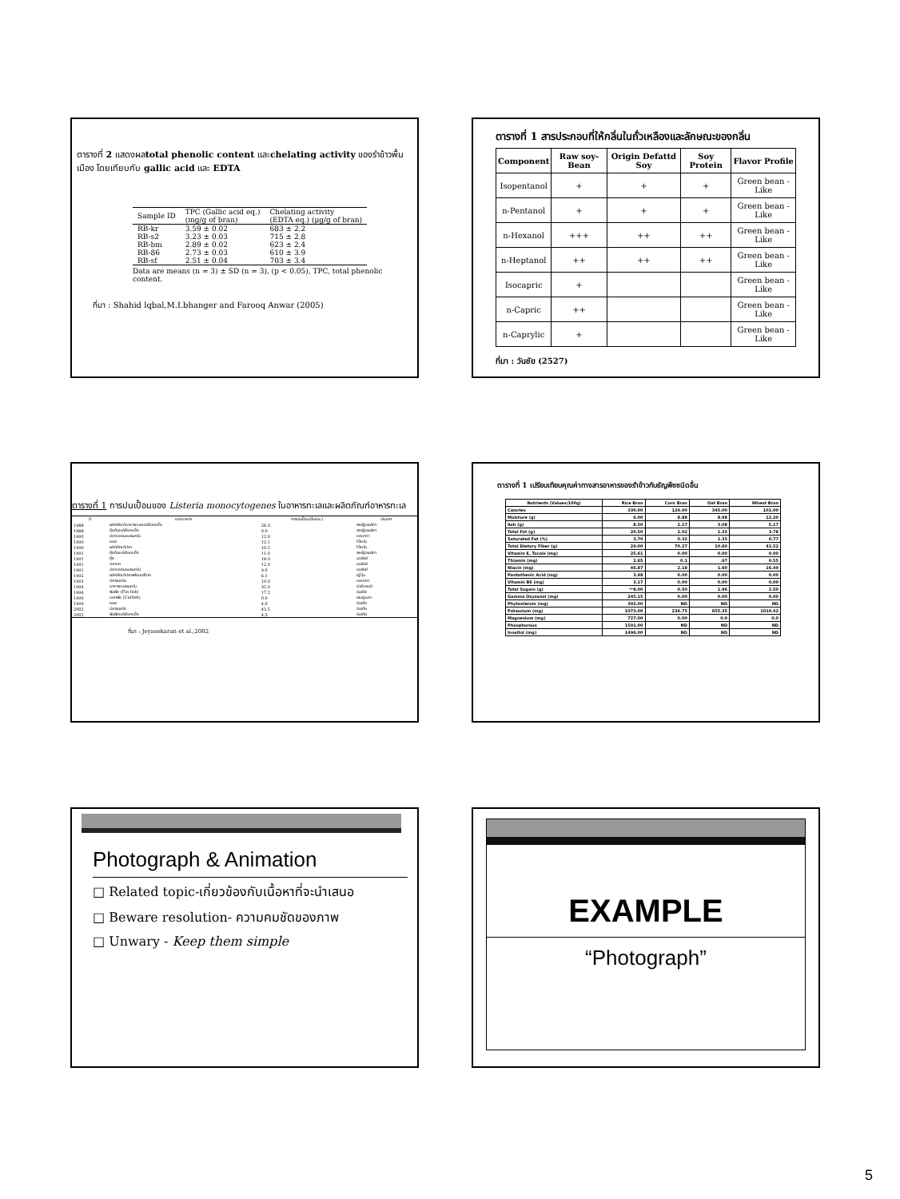ตารางที่ 2 แสดงผลtotal phenolic content และchelating activity ของรำข้าวพื้นเมือง โดยเทียบกับ gallic acid และ EDTA
| Sample ID | TPC (Gallic acid eq.) (mg/g of bran) | Chelating activity (EDTA eq.) (μg/g of bran) |
| --- | --- | --- |
| RB-kr | 3.59 ± 0.02 | 683 ± 2.2 |
| RB-s2 | 3.23 ± 0.03 | 715 ± 2.8 |
| RB-bm | 2.89 ± 0.02 | 623 ± 2.4 |
| RB-86 | 2.73 ± 0.03 | 610 ± 3.9 |
| RB-sf | 2.51 ± 0.04 | 703 ± 3.4 |
Data are means (n = 3) ± SD (n = 3), (p < 0.05), TPC, total phenolic content.
ที่มา : Shahid lqbal,M.I.bhanger and Farooq Anwar (2005)
ตารางที่ 1 สารประกอบที่ให้กลิ่นในถั่วเหลืองและลักษณะของกลิ่น
| Component | Raw soy-Bean | Origin Defattd Soy | Soy Protein | Flavor Profile |
| --- | --- | --- | --- | --- |
| Isopentanol | + | + | + | Green bean - Like |
| n-Pentanol | + | + | + | Green bean - Like |
| n-Hexanol | +++ | ++ | ++ | Green bean - Like |
| n-Heptanol | ++ | ++ | ++ | Green bean - Like |
| Isocapric | + | | | Green bean - Like |
| n-Capric | ++ | | | Green bean - Like |
| n-Caprylic | + | | | Green bean - Like |
ที่มา : วันชัย (2527)
ตารางที่ 1 การปนเปื้อนของ Listeria monocytogenes ในอาหารทะเลและผลิตภัณฑ์อาหารทะเล
| ปี | ชนิดอาหาร | การปนเปื้อน(ร้อยละ) | ประเทศ |
| --- | --- | --- | --- |
| 1988 | ผลิตภัณฑ์อาหารทะเลแช่เยือกแข็ง | 26.3 | สหรัฐอเมริกา |
| 1988 | กุ้งต้มแช่เยือกแข็ง | 9.0 | สหรัฐอเมริกา |
| 1990 | ปลาแซลมอนรมควัน | 12.0 | แคนาดา |
| 1990 | หอย | 12.1 | ไต้หวัน |
| 1990 | ผลิตภัณฑ์ปลา | 10.5 | ไต้หวัน |
| 1991 | กุ้งต้มแช่เยือกแข็ง | 11.0 | สหรัฐอเมริกา |
| 1991 | กุ้ง | 18.0 | นอร์เวย์ |
| 1991 | ปลาบด | 12.0 | นอร์เวย์ |
| 1991 | ปลาแซลมอนรมควัน | 9.0 | นอร์เวย์ |
| 1992 | ผลิตภัณฑ์ปลาพร้อมบริโภค | 6.1 | ญี่ปุ่น |
| 1993 | ปลารมควัน | 10.0 | แคนาดา |
| 1994 | อาหารทะเลรมควัน | 35.0 | นิวซีแลนด์ |
| 1996 | ฟินฟิช (Fin fish) | 17.2 | อินเดีย |
| 1999 | แคทฟิช (Catfish) | 0.0 | เวเนซูเอลา |
| 1999 | หอย | 4.0 | อินเดีย |
| 2002 | ปลารมควัน | 45.5 | อินเดีย |
| 2002 | ฟินฟิชแช่เยือกแข็ง | 4.3 | อินเดีย |
ที่มา : Jeyasekaran et al.,2002
ตารางที่ 1 เปรียบเทียบคุณค่าทางสารอาหารของรำข้าวกับธัญพืชชนิดอื่น
| Nutrients (Values/100g) | Rice Bran | Corn Bran | Oat Bran | Wheat Bran |
| --- | --- | --- | --- | --- |
| Calories | 330.00 | 129.00 | 345.00 | 102.00 |
| Moisture (g) | 6.00 | 8.88 | 8.98 | 12.20 |
| Ash (g) | 8.50 | 2.17 | 3.08 | 5.17 |
| Total Fat (g) | 20.50 | 2.02 | 1.33 | 3.78 |
| Saturated Fat (%) | 3.70 | 0.32 | 1.33 | 0.77 |
| Total Dietary Fiber (g) | 29.00 | 70.27 | 10.60 | 42.52 |
| Vitamin E, Tocols (mg) | 25.61 | 0.00 | 0.00 | 0.00 |
| Thiamin (mg) | 2.65 | 0.1 | .97 | 0.55 |
| Niacin (mg) | 46.87 | 2.18 | 1.60 | 16.49 |
| Pantothenic Acid (mg) | 3.98 | 0.00 | 0.00 | 0.00 |
| Vitamin B6 (mg) | 3.17 | 0.00 | 0.00 | 0.00 |
| Total Sugars (g) | **8.00 | 0.50 | 1.96 | 2.50 |
| Gamma Ozyzanol (mg) | 245.15 | 0.00 | 0.00 | 0.00 |
| Phytosterols (mg) | 302.00 | ND | ND | ND |
| Potassium (mg) | 1073.00 | 236.75 | 655.35 | 1010.42 |
| Magnesium (mg) | 727.00 | 0.00 | 0.0 | 0.0 |
| Phosphorous | 1591.00 | ND | ND | ND |
| Inositol (mg) | 1496.00 | ND | ND | ND |
Photograph & Animation
□ Related topic-เกี่ยวข้องกับเนื้อหาที่จะนำเสนอ
□ Beware resolution- ความคมชัดของภาพ
□ Unwary - Keep them simple
EXAMPLE
“Photograph”
5